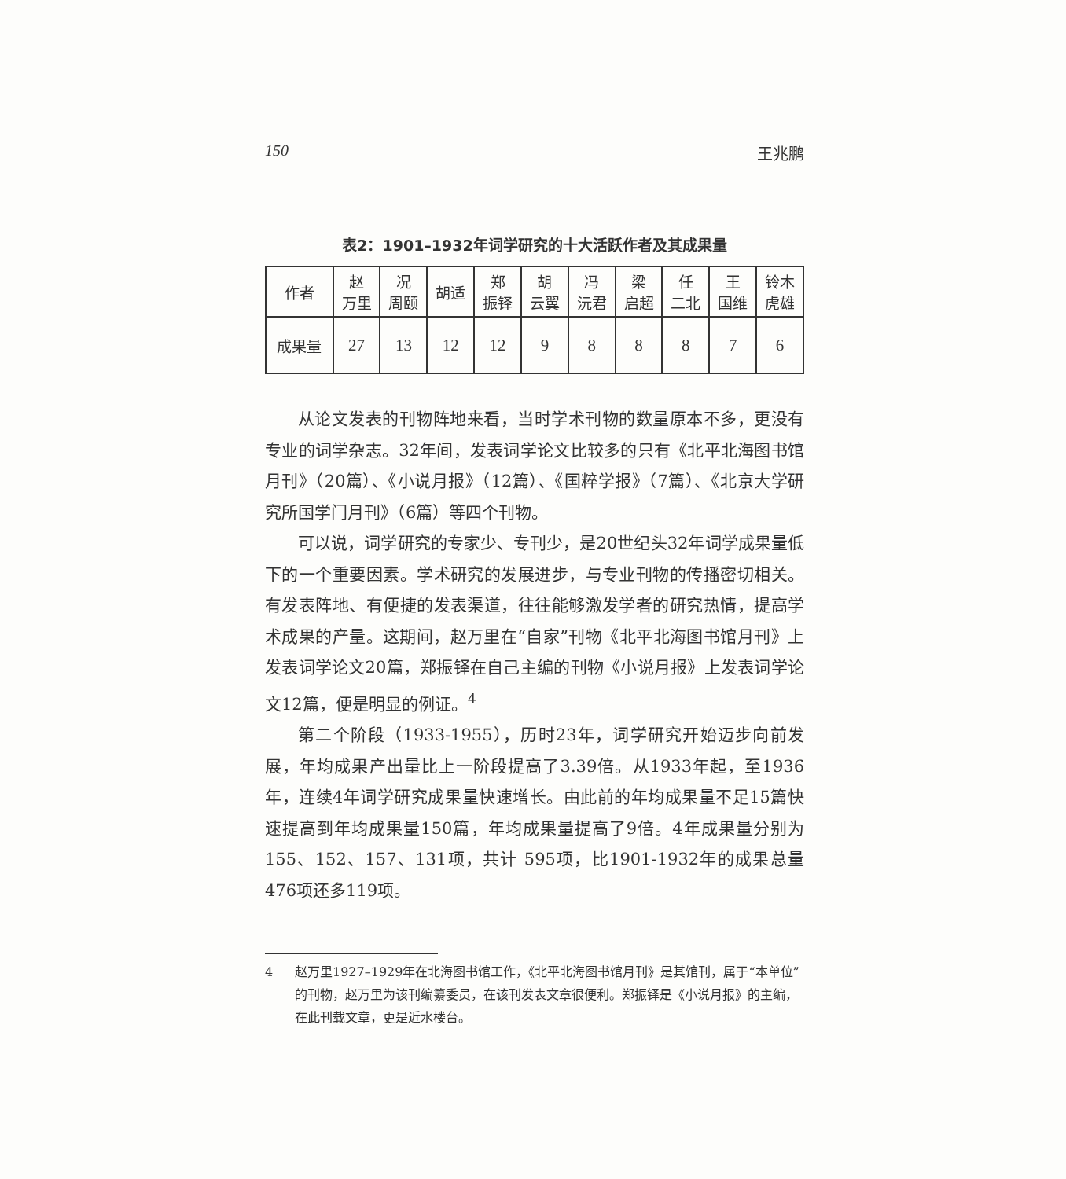150 王兆鹏
表2：1901–1932年词学研究的十大活跃作者及其成果量
| 作者 | 赵 万里 | 况 周颐 | 胡适 | 郑 振铎 | 胡 云翼 | 冯 沅君 | 梁 启超 | 任 二北 | 王 国维 | 铃木 虎雄 |
| --- | --- | --- | --- | --- | --- | --- | --- | --- | --- | --- |
| 成果量 | 27 | 13 | 12 | 12 | 9 | 8 | 8 | 8 | 7 | 6 |
从论文发表的刊物阵地来看，当时学术刊物的数量原本不多，更没有专业的词学杂志。32年间，发表词学论文比较多的只有《北平北海图书馆月刊》（20篇）、《小说月报》（12篇）、《国粹学报》（7篇）、《北京大学研究所国学门月刊》（6篇）等四个刊物。
可以说，词学研究的专家少、专刊少，是20世纪头32年词学成果量低下的一个重要因素。学术研究的发展进步，与专业刊物的传播密切相关。有发表阵地、有便捷的发表渠道，往往能够激发学者的研究热情，提高学术成果的产量。这期间，赵万里在“自家”刊物《北平北海图书馆月刊》上发表词学论文20篇，郑振铎在自己主编的刊物《小说月报》上发表词学论文12篇，便是明显的例证。<sup>4</sup>
第二个阶段（1933-1955），历时23年，词学研究开始迈步向前发展，年均成果产出量比上一阶段提高了3.39倍。从1933年起，至1936年，连续4年词学研究成果量快速增长。由此前的年均成果量不足15篇快速提高到年均成果量150篇，年均成果量提高了9倍。4年成果量分别为155、152、157、131项，共计 595项，比1901-1932年的成果总量476项还多119项。
4 赵万里1927–1929年在北海图书馆工作，《北平北海图书馆月刊》是其馆刊，属于“本单位”的刊物，赵万里为该刊编纂委员，在该刊发表文章很便利。郑振铎是《小说月报》的主编，在此刊载文章，更是近水楼台。